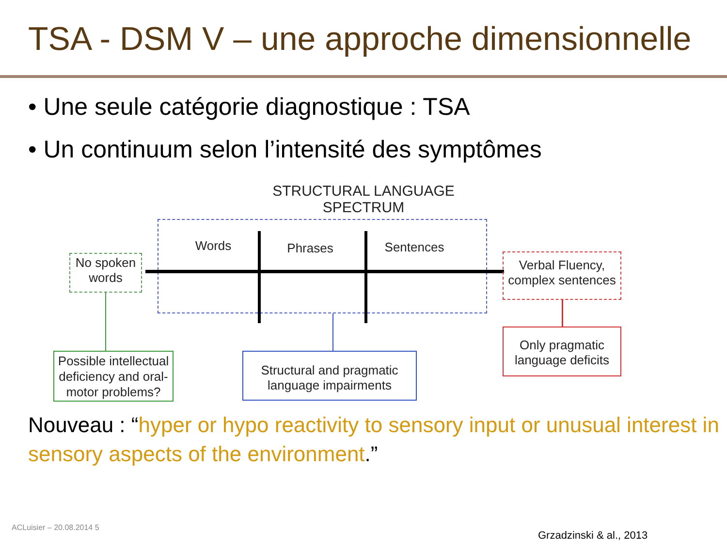TSA - DSM V – une approche dimensionnelle
• Une seule catégorie diagnostique : TSA
• Un continuum selon l’intensité des symptômes
STRUCTURAL LANGUAGE SPECTRUM
Words Phrases Sentences
No spoken words
Verbal Fluency, complex sentences
Possible intellectual deficiency and oral-motor problems?
Structural and pragmatic language impairments
Only pragmatic language deficits
Nouveau : “hyper or hypo reactivity to sensory input or unusual interest in sensory aspects of the environment.”
ACLuisier – 20.08.2014 5
Grzadzinski & al., 2013